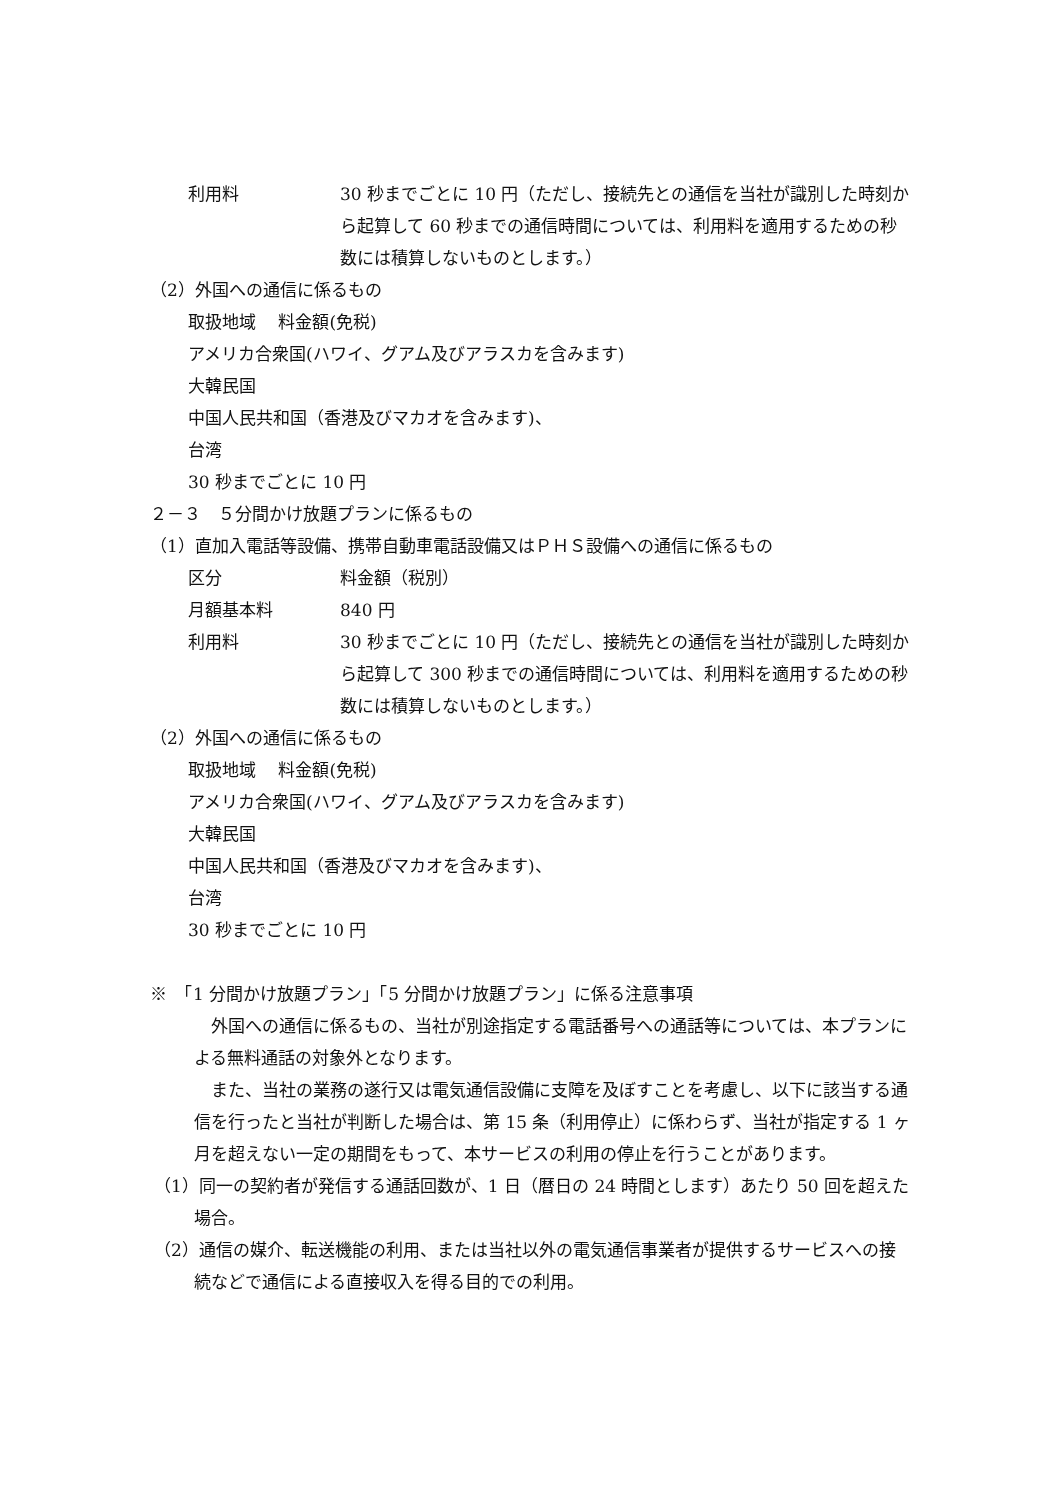利用料 30 秒までごとに 10 円（ただし、接続先との通信を当社が識別した時刻から起算して 60 秒までの通信時間については、利用料を適用するための秒数には積算しないものとします。）
（2）外国への通信に係るもの
取扱地域　 料金額(免税)
アメリカ合衆国(ハワイ、グアム及びアラスカを含みます)
大韓民国
中国人民共和国（香港及びマカオを含みます)、
台湾
30 秒までごとに 10 円
２－３　５分間かけ放題プランに係るもの
（1）直加入電話等設備、携帯自動車電話設備又はＰＨＳ設備への通信に係るもの
区分 料金額（税別）
月額基本料 840 円
利用料 30 秒までごとに 10 円（ただし、接続先との通信を当社が識別した時刻から起算して 300 秒までの通信時間については、利用料を適用するための秒数には積算しないものとします。）
（2）外国への通信に係るもの
取扱地域　 料金額(免税)
アメリカ合衆国(ハワイ、グアム及びアラスカを含みます)
大韓民国
中国人民共和国（香港及びマカオを含みます)、
台湾
30 秒までごとに 10 円
※　「1 分間かけ放題プラン」「5 分間かけ放題プラン」に係る注意事項
　外国への通信に係るもの、当社が別途指定する電話番号への通話等については、本プランによる無料通話の対象外となります。
　また、当社の業務の遂行又は電気通信設備に支障を及ぼすことを考慮し、以下に該当する通信を行ったと当社が判断した場合は、第 15 条（利用停止）に係わらず、当社が指定する 1 ヶ月を超えない一定の期間をもって、本サービスの利用の停止を行うことがあります。
（1）同一の契約者が発信する通話回数が、1 日（暦日の 24 時間とします）あたり 50 回を超えた場合。
（2）通信の媒介、転送機能の利用、または当社以外の電気通信事業者が提供するサービスへの接続などで通信による直接収入を得る目的での利用。